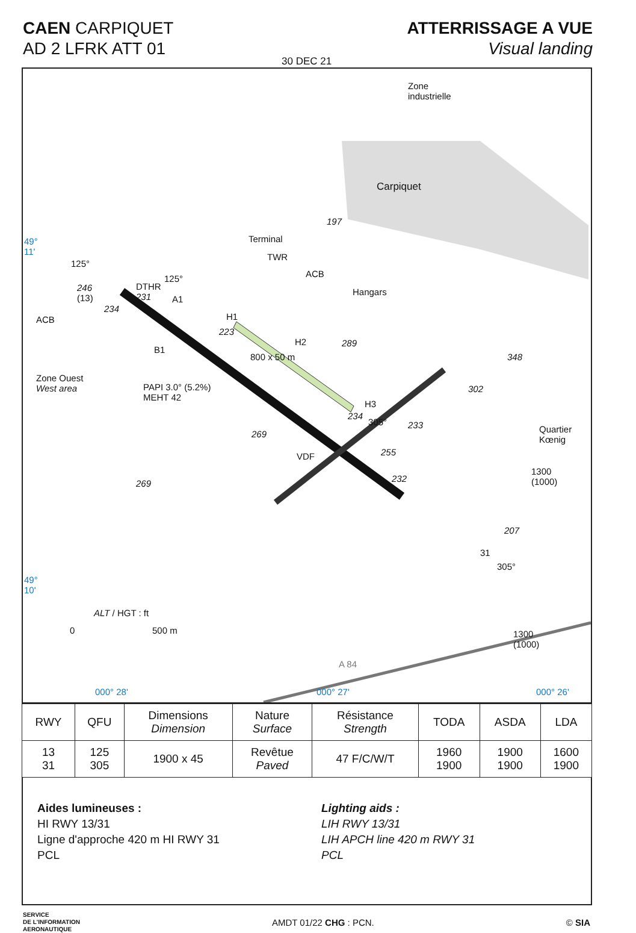CAEN CARPIQUET
AD 2 LFRK ATT 01
ATTERRISSAGE A VUE
Visual landing
30 DEC 21
Zone
industrielle
Carpiquet
197
49°
11'
Terminal
TWR
ACB
Hangars
125°
246
(13)
234
DTHR
231 A1
125°
ACB
B1
H1
223
H2 289
800 x 50 m
Zone Ouest
West area PAPI 3.0° (5.2%)
MEHT 42
H3
234
305° 233
348
302
Quartier
Kœnig
269
VDF 255
232 269
1300
(1000)
207
31
305°
49°
10'
ALT / HGT : ft
0 500 m 1300
(1000)
A 84
000° 28' 000° 27' 000° 26'
| RWY | QFU | Dimensions Dimension | Nature Surface | Résistance Strength | TODA | ASDA | LDA |
| --- | --- | --- | --- | --- | --- | --- | --- |
| 13 31 | 125 305 | 1900 x 45 | Revêtue Paved | 47 F/C/W/T | 1960 1900 | 1900 1900 | 1600 1900 |
Aides lumineuses :
HI RWY 13/31
Ligne d'approche 420 m HI RWY 31
PCL
Lighting aids :
LIH RWY 13/31
LIH APCH line 420 m RWY 31
PCL
SERVICE
DE L'INFORMATION
AERONAUTIQUE
AMDT 01/22 CHG : PCN. © SIA